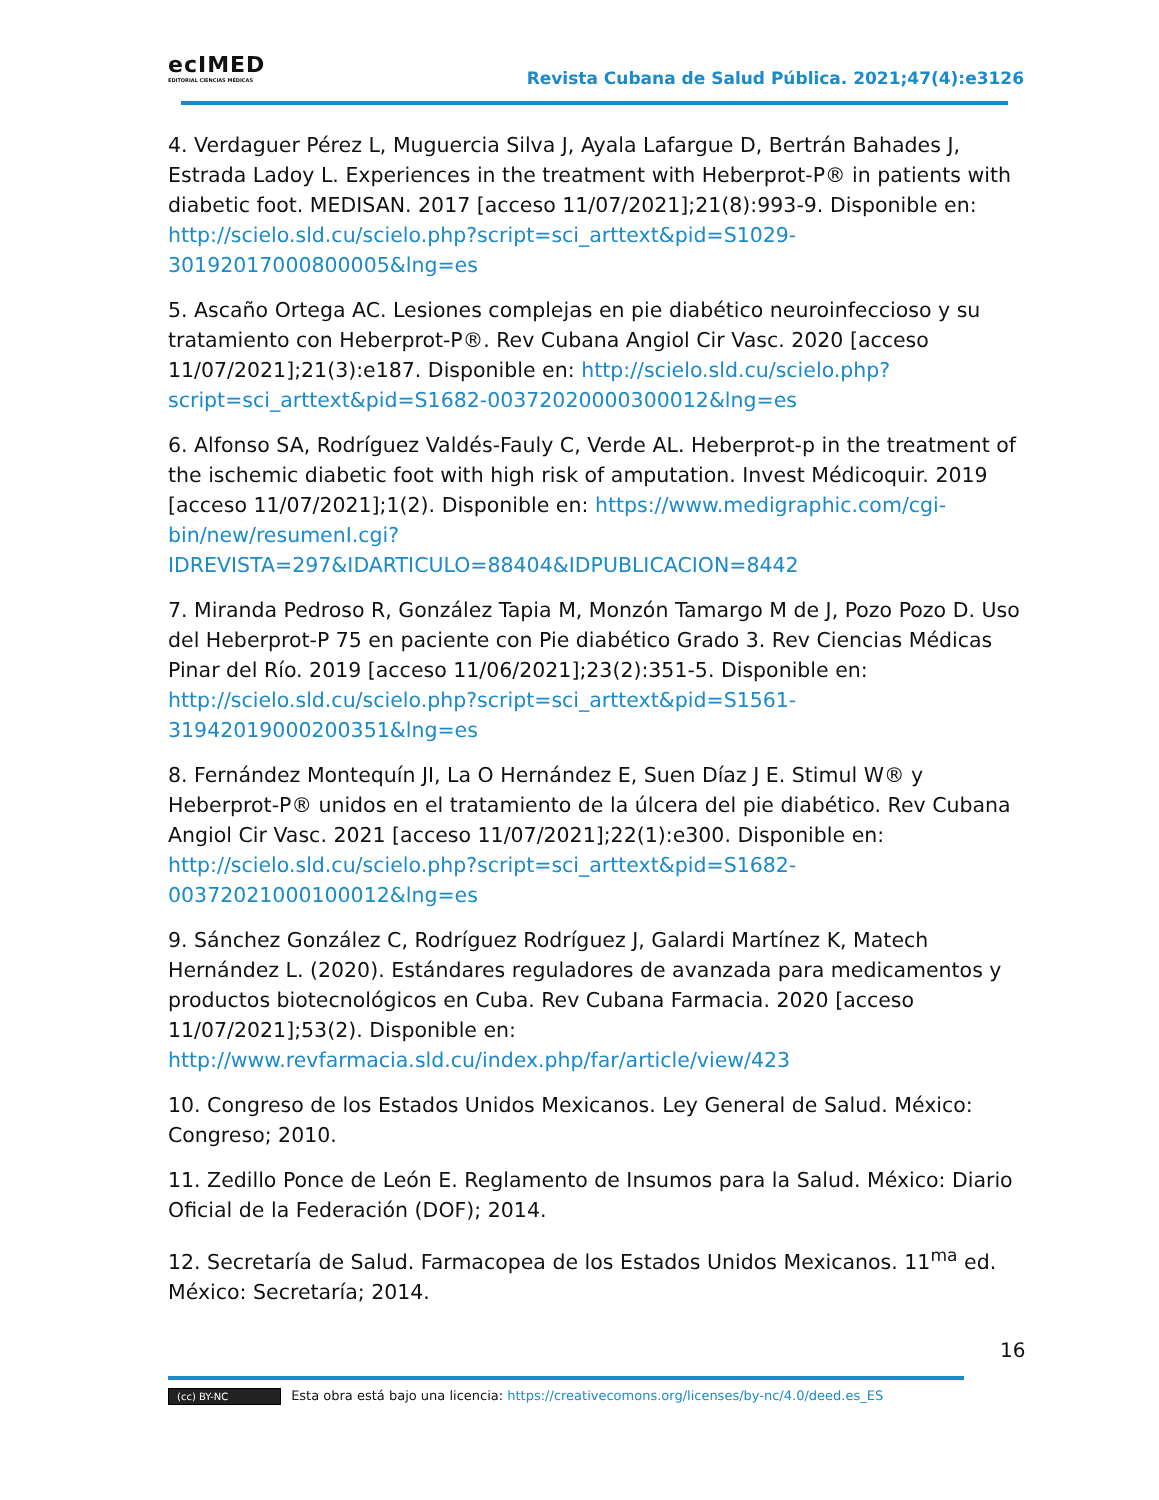ecIMED
EDITORIAL CIENCIAS MÉDICAS
Revista Cubana de Salud Pública. 2021;47(4):e3126
4. Verdaguer Pérez L, Muguercia Silva J, Ayala Lafargue D, Bertrán Bahades J, Estrada Ladoy L. Experiences in the treatment with Heberprot-P® in patients with diabetic foot. MEDISAN. 2017 [acceso 11/07/2021];21(8):993-9. Disponible en: http://scielo.sld.cu/scielo.php?script=sci_arttext&pid=S1029-30192017000800005&lng=es
5. Ascaño Ortega AC. Lesiones complejas en pie diabético neuroinfeccioso y su tratamiento con Heberprot-P®. Rev Cubana Angiol Cir Vasc. 2020 [acceso 11/07/2021];21(3):e187. Disponible en: http://scielo.sld.cu/scielo.php?script=sci_arttext&pid=S1682-00372020000300012&lng=es
6. Alfonso SA, Rodríguez Valdés-Fauly C, Verde AL. Heberprot-p in the treatment of the ischemic diabetic foot with high risk of amputation. Invest Médicoquir. 2019 [acceso 11/07/2021];1(2). Disponible en: https://www.medigraphic.com/cgi-bin/new/resumenI.cgi?IDREVISTA=297&IDARTICULO=88404&IDPUBLICACION=8442
7. Miranda Pedroso R, González Tapia M, Monzón Tamargo M de J, Pozo Pozo D. Uso del Heberprot-P 75 en paciente con Pie diabético Grado 3. Rev Ciencias Médicas Pinar del Río. 2019 [acceso 11/06/2021];23(2):351-5. Disponible en: http://scielo.sld.cu/scielo.php?script=sci_arttext&pid=S1561-31942019000200351&lng=es
8. Fernández Montequín JI, La O Hernández E, Suen Díaz J E. Stimul W® y Heberprot-P® unidos en el tratamiento de la úlcera del pie diabético. Rev Cubana Angiol Cir Vasc. 2021 [acceso 11/07/2021];22(1):e300. Disponible en: http://scielo.sld.cu/scielo.php?script=sci_arttext&pid=S1682-00372021000100012&lng=es
9. Sánchez González C, Rodríguez Rodríguez J, Galardi Martínez K, Matech Hernández L. (2020). Estándares reguladores de avanzada para medicamentos y productos biotecnológicos en Cuba. Rev Cubana Farmacia. 2020 [acceso 11/07/2021];53(2). Disponible en: http://www.revfarmacia.sld.cu/index.php/far/article/view/423
10. Congreso de los Estados Unidos Mexicanos. Ley General de Salud. México: Congreso; 2010.
11. Zedillo Ponce de León E. Reglamento de Insumos para la Salud. México: Diario Oficial de la Federación (DOF); 2014.
12. Secretaría de Salud. Farmacopea de los Estados Unidos Mexicanos. 11<sup>ma</sup> ed. México: Secretaría; 2014.
16
(cc) BY-NC Esta obra está bajo una licencia: https://creativecomons.org/licenses/by-nc/4.0/deed.es_ES